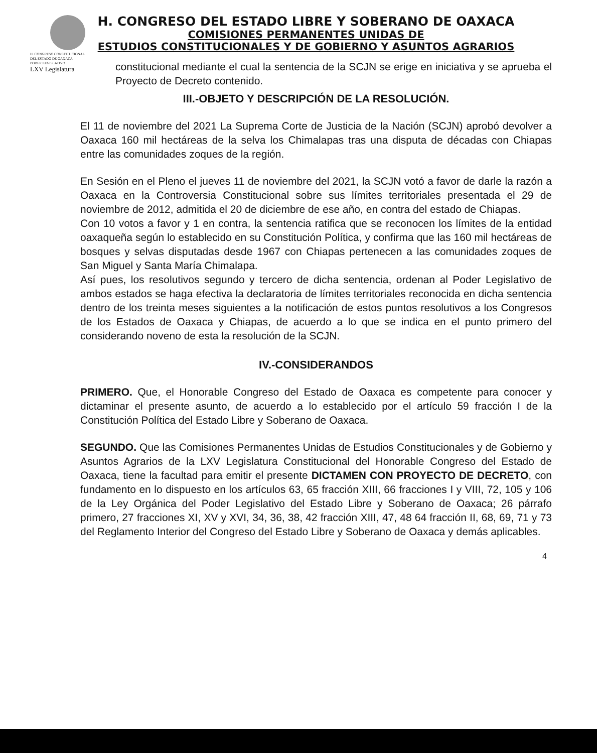H. CONGRESO CONSTITUCIONAL DEL ESTADO DE OAXACA
PODER LEGISLATIVO
LXV Legislatura
H. CONGRESO DEL ESTADO LIBRE Y SOBERANO DE OAXACA
COMISIONES PERMANENTES UNIDAS DE
ESTUDIOS CONSTITUCIONALES Y DE GOBIERNO Y ASUNTOS AGRARIOS
constitucional mediante el cual la sentencia de la SCJN se erige en iniciativa y se aprueba el Proyecto de Decreto contenido.
III.-OBJETO Y DESCRIPCIÓN DE LA RESOLUCIÓN.
El 11 de noviembre del 2021 La Suprema Corte de Justicia de la Nación (SCJN) aprobó devolver a Oaxaca 160 mil hectáreas de la selva los Chimalapas tras una disputa de décadas con Chiapas entre las comunidades zoques de la región.
En Sesión en el Pleno el jueves 11 de noviembre del 2021, la SCJN votó a favor de darle la razón a Oaxaca en la Controversia Constitucional sobre sus límites territoriales presentada el 29 de noviembre de 2012, admitida el 20 de diciembre de ese año, en contra del estado de Chiapas.
Con 10 votos a favor y 1 en contra, la sentencia ratifica que se reconocen los límites de la entidad oaxaqueña según lo establecido en su Constitución Política, y confirma que las 160 mil hectáreas de bosques y selvas disputadas desde 1967 con Chiapas pertenecen a las comunidades zoques de San Miguel y Santa María Chimalapa.
Así pues, los resolutivos segundo y tercero de dicha sentencia, ordenan al Poder Legislativo de ambos estados se haga efectiva la declaratoria de límites territoriales reconocida en dicha sentencia dentro de los treinta meses siguientes a la notificación de estos puntos resolutivos a los Congresos de los Estados de Oaxaca y Chiapas, de acuerdo a lo que se indica en el punto primero del considerando noveno de esta la resolución de la SCJN.
IV.-CONSIDERANDOS
PRIMERO. Que, el Honorable Congreso del Estado de Oaxaca es competente para conocer y dictaminar el presente asunto, de acuerdo a lo establecido por el artículo 59 fracción I de la Constitución Política del Estado Libre y Soberano de Oaxaca.
SEGUNDO. Que las Comisiones Permanentes Unidas de Estudios Constitucionales y de Gobierno y Asuntos Agrarios de la LXV Legislatura Constitucional del Honorable Congreso del Estado de Oaxaca, tiene la facultad para emitir el presente DICTAMEN CON PROYECTO DE DECRETO, con fundamento en lo dispuesto en los artículos 63, 65 fracción XIII, 66 fracciones I y VIII, 72, 105 y 106 de la Ley Orgánica del Poder Legislativo del Estado Libre y Soberano de Oaxaca; 26 párrafo primero, 27 fracciones XI, XV y XVI, 34, 36, 38, 42 fracción XIII, 47, 48 64 fracción II, 68, 69, 71 y 73 del Reglamento Interior del Congreso del Estado Libre y Soberano de Oaxaca y demás aplicables.
4